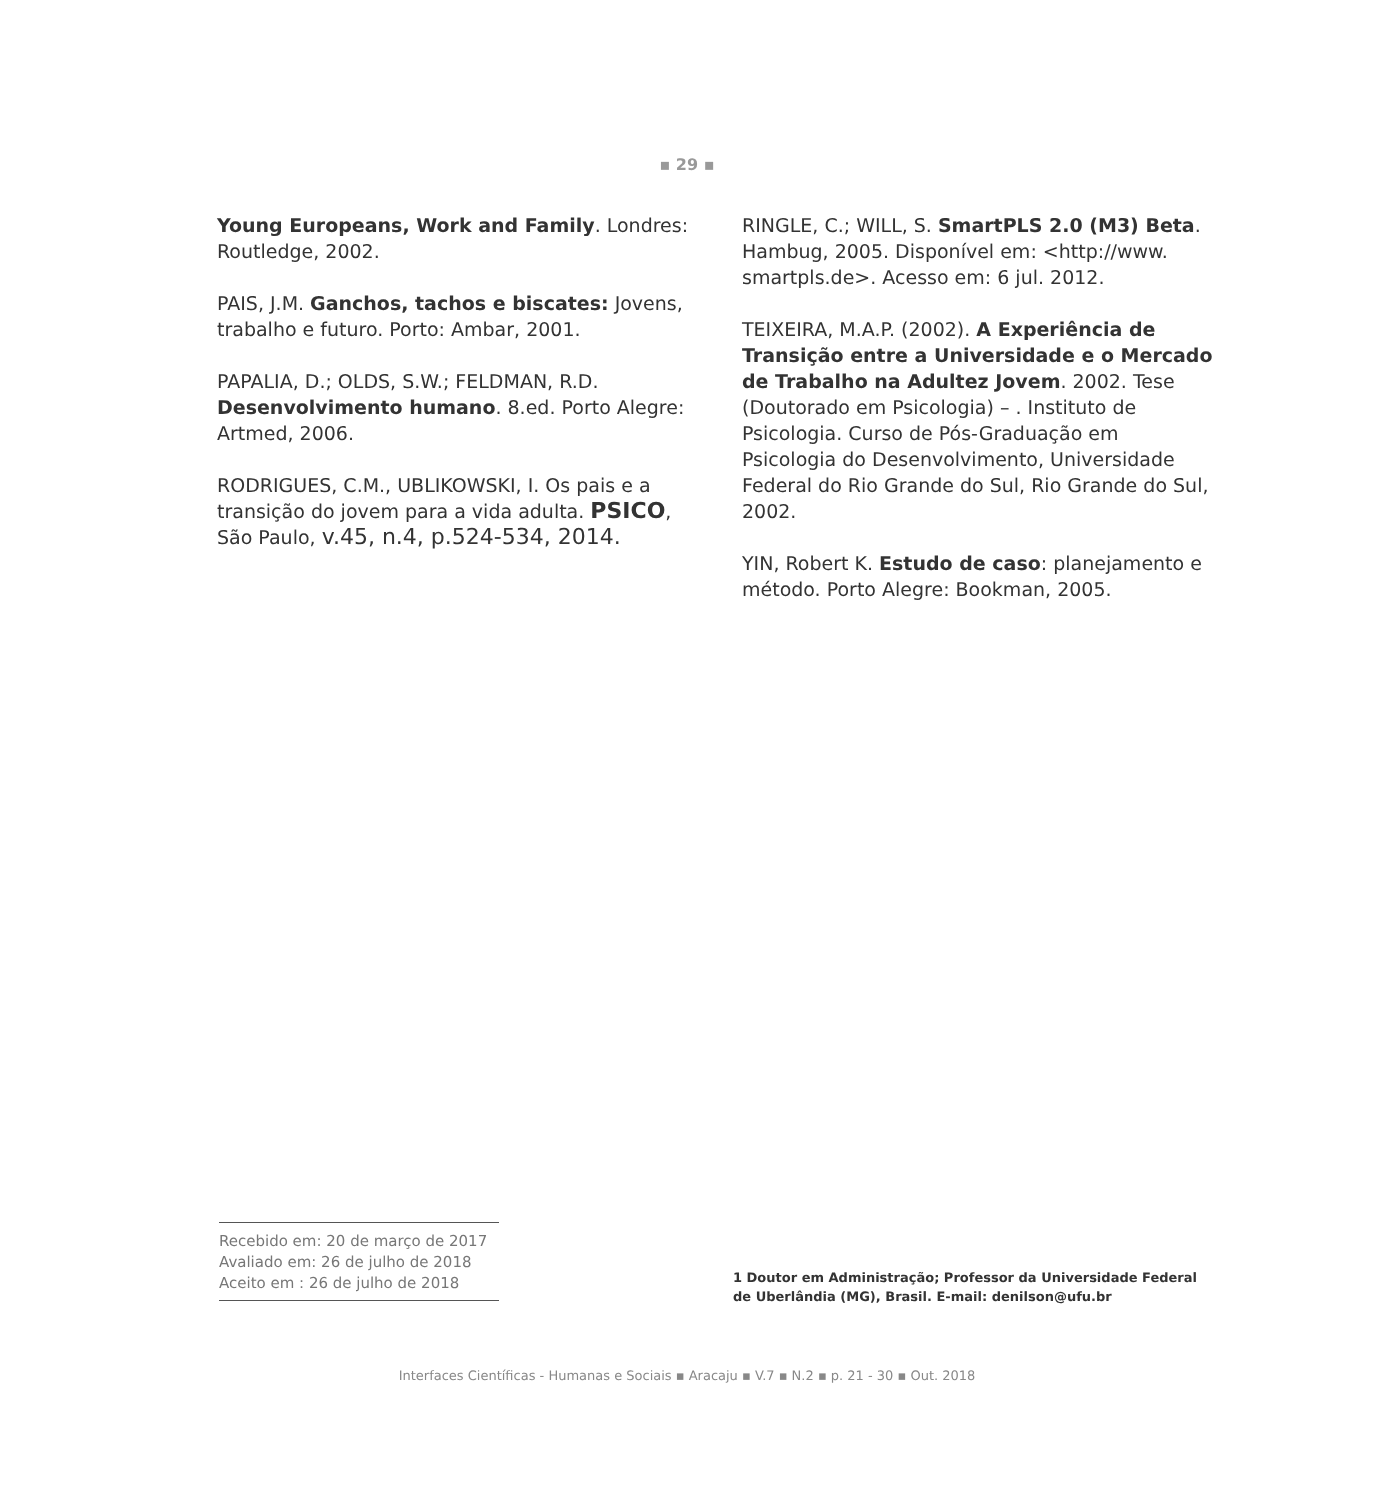▪ 29 ▪
Young Europeans, Work and Family. Londres: Routledge, 2002.
PAIS, J.M. Ganchos, tachos e biscates: Jovens, trabalho e futuro. Porto: Ambar, 2001.
PAPALIA, D.; OLDS, S.W.; FELDMAN, R.D. Desenvolvimento humano. 8.ed. Porto Alegre: Artmed, 2006.
RODRIGUES, C.M., UBLIKOWSKI, I. Os pais e a transição do jovem para a vida adulta. PSICO, São Paulo, v.45, n.4, p.524-534, 2014.
RINGLE, C.; WILL, S. SmartPLS 2.0 (M3) Beta. Hambug, 2005. Disponível em: <http://www. smartpls.de>. Acesso em: 6 jul. 2012.
TEIXEIRA, M.A.P. (2002). A Experiência de Transição entre a Universidade e o Mercado de Trabalho na Adultez Jovem. 2002. Tese (Doutorado em Psicologia) – . Instituto de Psicologia. Curso de Pós-Graduação em Psicologia do Desenvolvimento, Universidade Federal do Rio Grande do Sul, Rio Grande do Sul, 2002.
YIN, Robert K. Estudo de caso: planejamento e método. Porto Alegre: Bookman, 2005.
Recebido em: 20 de março de 2017
Avaliado em: 26 de julho de 2018
Aceito em : 26 de julho de 2018
1 Doutor em Administração; Professor da Universidade Federal de Uberlândia (MG), Brasil. E-mail: denilson@ufu.br
Interfaces Científicas - Humanas e Sociais ▪ Aracaju ▪ V.7 ▪ N.2 ▪ p. 21 - 30 ▪ Out. 2018